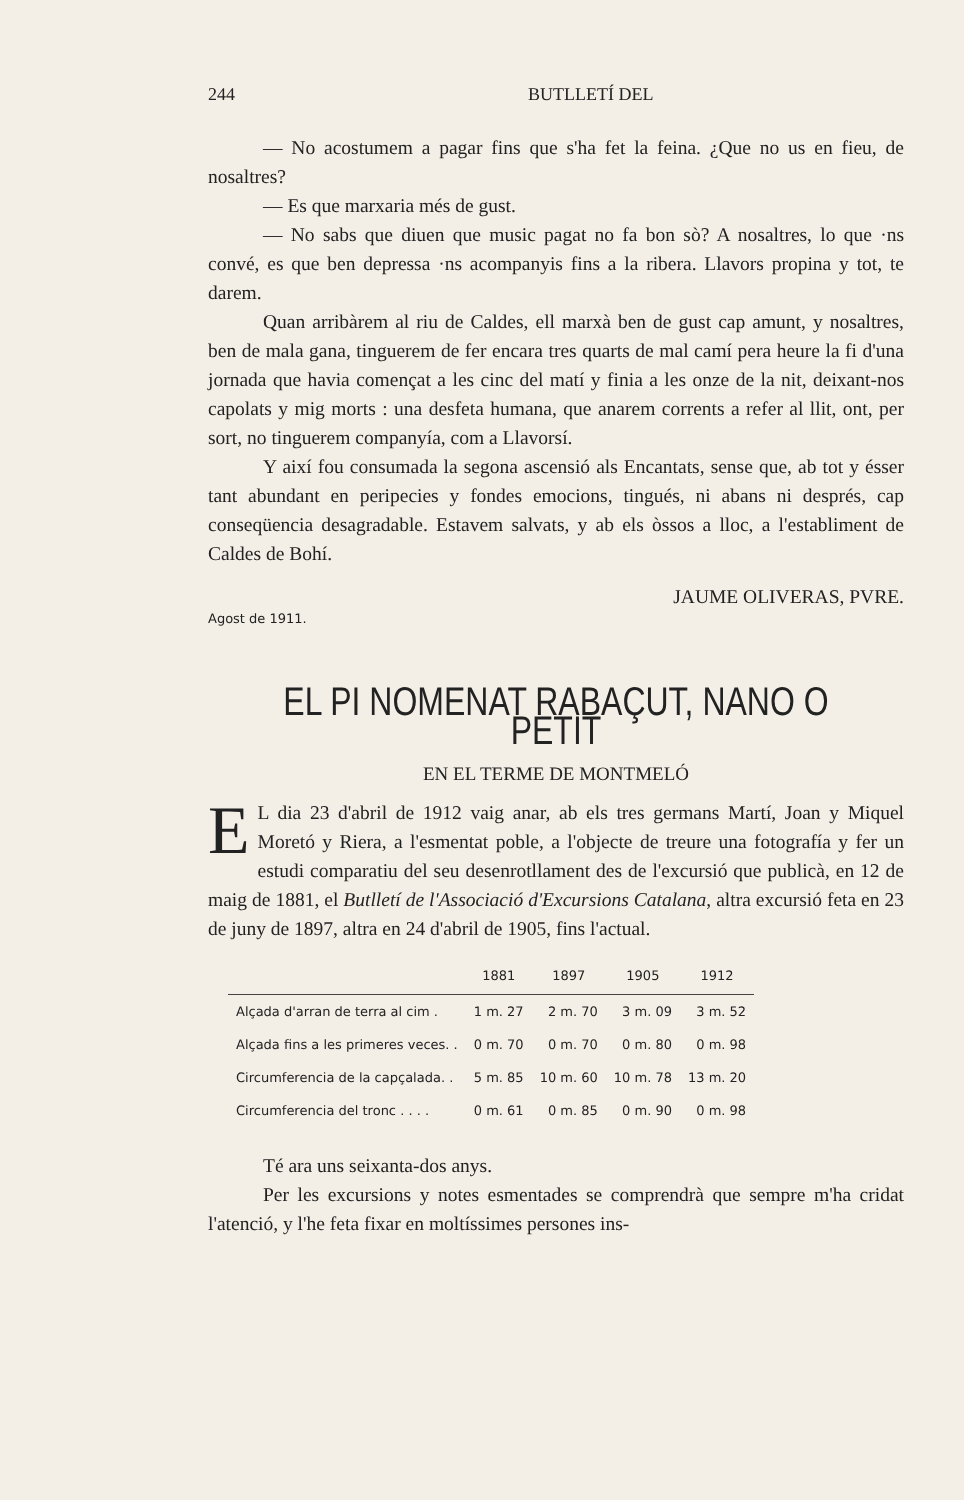244 BUTLLETÍ DEL
— No acostumem a pagar fins que s'ha fet la feina. ¿Que no us en fieu, de nosaltres?
— Es que marxaria més de gust.
— No sabs que diuen que music pagat no fa bon sò? A nosaltres, lo que ·ns convé, es que ben depressa ·ns acompanyis fins a la ribera. Llavors propina y tot, te darem.
Quan arribàrem al riu de Caldes, ell marxà ben de gust cap amunt, y nosaltres, ben de mala gana, tinguerem de fer encara tres quarts de mal camí pera heure la fi d'una jornada que havia començat a les cinc del matí y finia a les onze de la nit, deixant-nos capolats y mig morts : una desfeta humana, que anarem corrents a refer al llit, ont, per sort, no tinguerem companyía, com a Llavorsí.
Y així fou consumada la segona ascensió als Encantats, sense que, ab tot y ésser tant abundant en peripecies y fondes emocions, tingués, ni abans ni després, cap conseqüencia desagradable. Estavem salvats, y ab els òssos a lloc, a l'establiment de Caldes de Bohí.
JAUME OLIVERAS, PVRE.
Agost de 1911.
EL PI NOMENAT RABAÇUT, NANO O PETIT
EN EL TERME DE MONTMELÓ
EL dia 23 d'abril de 1912 vaig anar, ab els tres germans Martí, Joan y Miquel Moretó y Riera, a l'esmentat poble, a l'objecte de treure una fotografía y fer un estudi comparatiu del seu desenrotllament des de l'excursió que publicà, en 12 de maig de 1881, el Butlletí de l'Associació d'Excursions Catalana, altra excursió feta en 23 de juny de 1897, altra en 24 d'abril de 1905, fins l'actual.
| | 1881 | 1897 | 1905 | 1912 |
| --- | --- | --- | --- | --- |
| Alçada d'arran de terra al cim . | 1 m. 27 | 2 m. 70 | 3 m. 09 | 3 m. 52 |
| Alçada fins a les primeres veces. . | 0 m. 70 | 0 m. 70 | 0 m. 80 | 0 m. 98 |
| Circumferencia de la capçalada. . | 5 m. 85 | 10 m. 60 | 10 m. 78 | 13 m. 20 |
| Circumferencia del tronc . . . . | 0 m. 61 | 0 m. 85 | 0 m. 90 | 0 m. 98 |
Té ara uns seixanta-dos anys.
Per les excursions y notes esmentades se comprendrà que sempre m'ha cridat l'atenció, y l'he feta fixar en moltíssimes persones ins-